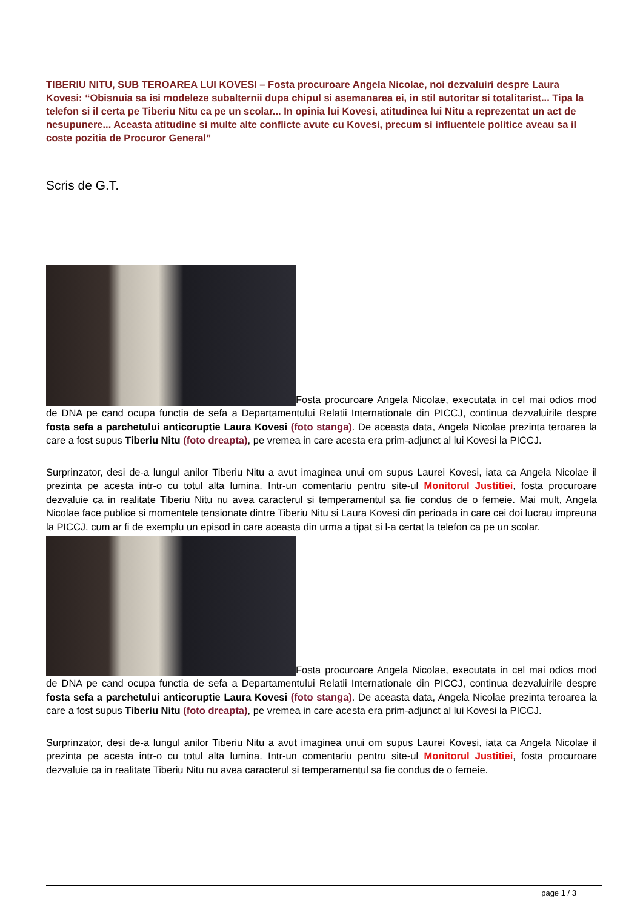TIBERIU NITU, SUB TEROAREA LUI KOVESI – Fosta procuroare Angela Nicolae, noi dezvaluiri despre Laura Kovesi: “Obisnuia sa isi modeleze subalternii dupa chipul si asemanarea ei, in stil autoritar si totalitarist... Tipa la telefon si il certa pe Tiberiu Nitu ca pe un scolar... In opinia lui Kovesi, atitudinea lui Nitu a reprezentat un act de nesupunere... Aceasta atitudine si multe alte conflicte avute cu Kovesi, precum si influentele politice aveau sa il coste pozitia de Procuror General”
Scris de G.T.
Fosta procuroare Angela Nicolae, executata in cel mai odios mod de DNA pe cand ocupa functia de sefa a Departamentului Relatii Internationale din PICCJ, continua dezvaluirile despre fosta sefa a parchetului anticoruptie Laura Kovesi (foto stanga). De aceasta data, Angela Nicolae prezinta teroarea la care a fost supus Tiberiu Nitu (foto dreapta), pe vremea in care acesta era prim-adjunct al lui Kovesi la PICCJ.
Surprinzator, desi de-a lungul anilor Tiberiu Nitu a avut imaginea unui om supus Laurei Kovesi, iata ca Angela Nicolae il prezinta pe acesta intr-o cu totul alta lumina. Intr-un comentariu pentru site-ul Monitorul Justitiei, fosta procuroare dezvaluie ca in realitate Tiberiu Nitu nu avea caracterul si temperamentul sa fie condus de o femeie. Mai mult, Angela Nicolae face publice si momentele tensionate dintre Tiberiu Nitu si Laura Kovesi din perioada in care cei doi lucrau impreuna la PICCJ, cum ar fi de exemplu un episod in care aceasta din urma a tipat si l-a certat la telefon ca pe un scolar.
Fosta procuroare Angela Nicolae, executata in cel mai odios mod de DNA pe cand ocupa functia de sefa a Departamentului Relatii Internationale din PICCJ, continua dezvaluirile despre fosta sefa a parchetului anticoruptie Laura Kovesi (foto stanga). De aceasta data, Angela Nicolae prezinta teroarea la care a fost supus Tiberiu Nitu (foto dreapta), pe vremea in care acesta era prim-adjunct al lui Kovesi la PICCJ.
Surprinzator, desi de-a lungul anilor Tiberiu Nitu a avut imaginea unui om supus Laurei Kovesi, iata ca Angela Nicolae il prezinta pe acesta intr-o cu totul alta lumina. Intr-un comentariu pentru site-ul Monitorul Justitiei, fosta procuroare dezvaluie ca in realitate Tiberiu Nitu nu avea caracterul si temperamentul sa fie condus de o femeie.
page 1 / 3